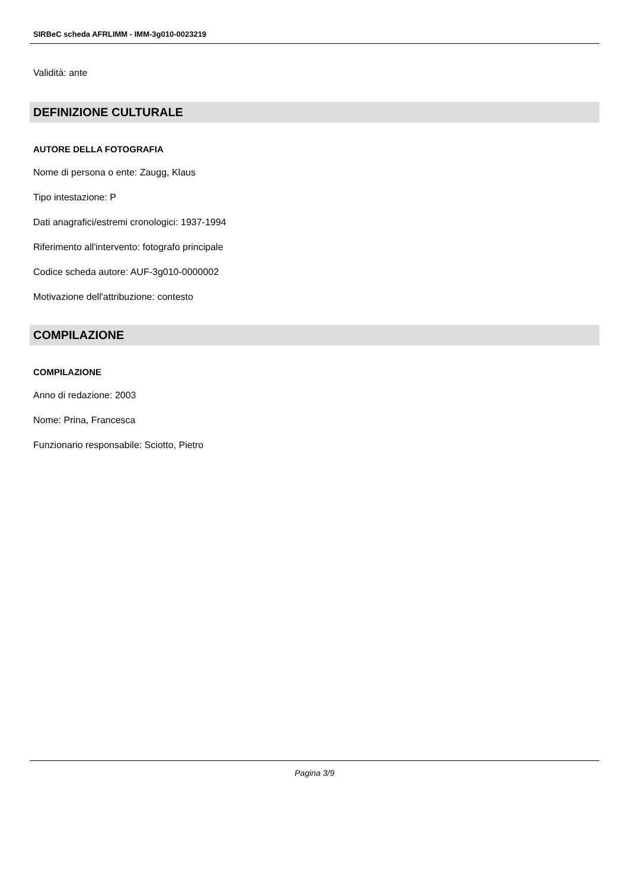SIRBeC scheda AFRLIMM - IMM-3g010-0023219
Validità: ante
DEFINIZIONE CULTURALE
AUTORE DELLA FOTOGRAFIA
Nome di persona o ente: Zaugg, Klaus
Tipo intestazione: P
Dati anagrafici/estremi cronologici: 1937-1994
Riferimento all'intervento: fotografo principale
Codice scheda autore: AUF-3g010-0000002
Motivazione dell'attribuzione: contesto
COMPILAZIONE
COMPILAZIONE
Anno di redazione: 2003
Nome: Prina, Francesca
Funzionario responsabile: Sciotto, Pietro
Pagina 3/9